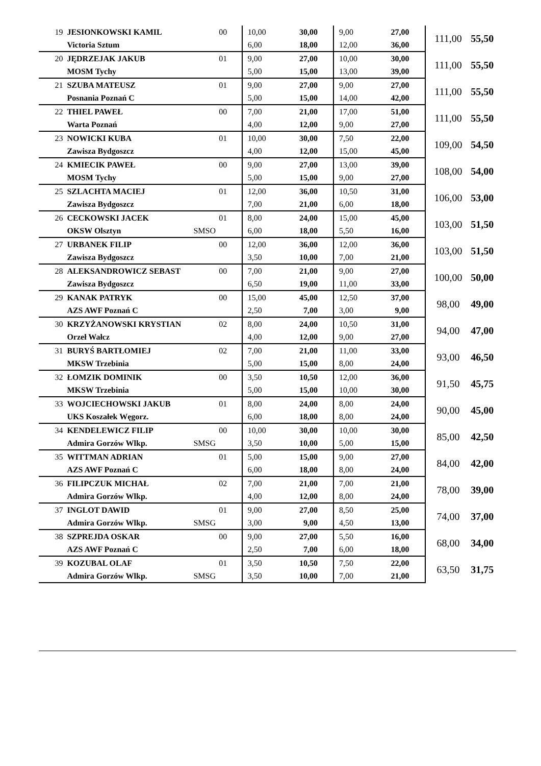| 19 | JESIONKOWSKI KAMIL | | 00 | 10,00 | 30,00 | 9,00 | 27,00 | 111,00 | 55,50 |
| | Victoria Sztum | | | 6,00 | 18,00 | 12,00 | 36,00 | | |
| 20 | JĘDRZEJAK JAKUB | | 01 | 9,00 | 27,00 | 10,00 | 30,00 | 111,00 | 55,50 |
| | MOSM Tychy | | | 5,00 | 15,00 | 13,00 | 39,00 | | |
| 21 | SZUBA MATEUSZ | | 01 | 9,00 | 27,00 | 9,00 | 27,00 | 111,00 | 55,50 |
| | Posnania Poznań C | | | 5,00 | 15,00 | 14,00 | 42,00 | | |
| 22 | THIEL PAWEŁ | | 00 | 7,00 | 21,00 | 17,00 | 51,00 | 111,00 | 55,50 |
| | Warta Poznań | | | 4,00 | 12,00 | 9,00 | 27,00 | | |
| 23 | NOWICKI KUBA | | 01 | 10,00 | 30,00 | 7,50 | 22,00 | 109,00 | 54,50 |
| | Zawisza Bydgoszcz | | | 4,00 | 12,00 | 15,00 | 45,00 | | |
| 24 | KMIECIK PAWEŁ | | 00 | 9,00 | 27,00 | 13,00 | 39,00 | 108,00 | 54,00 |
| | MOSM Tychy | | | 5,00 | 15,00 | 9,00 | 27,00 | | |
| 25 | SZLACHTA MACIEJ | | 01 | 12,00 | 36,00 | 10,50 | 31,00 | 106,00 | 53,00 |
| | Zawisza Bydgoszcz | | | 7,00 | 21,00 | 6,00 | 18,00 | | |
| 26 | CECKOWSKI JACEK | | 01 | 8,00 | 24,00 | 15,00 | 45,00 | 103,00 | 51,50 |
| | OKSW Olsztyn | SMSO | | 6,00 | 18,00 | 5,50 | 16,00 | | |
| 27 | URBANEK FILIP | | 00 | 12,00 | 36,00 | 12,00 | 36,00 | 103,00 | 51,50 |
| | Zawisza Bydgoszcz | | | 3,50 | 10,00 | 7,00 | 21,00 | | |
| 28 | ALEKSANDROWICZ SEBAST | | 00 | 7,00 | 21,00 | 9,00 | 27,00 | 100,00 | 50,00 |
| | Zawisza Bydgoszcz | | | 6,50 | 19,00 | 11,00 | 33,00 | | |
| 29 | KANAK PATRYK | | 00 | 15,00 | 45,00 | 12,50 | 37,00 | 98,00 | 49,00 |
| | AZS AWF Poznań C | | | 2,50 | 7,00 | 3,00 | 9,00 | | |
| 30 | KRZYŻANOWSKI KRYSTIAN | | 02 | 8,00 | 24,00 | 10,50 | 31,00 | 94,00 | 47,00 |
| | Orzeł Wałcz | | | 4,00 | 12,00 | 9,00 | 27,00 | | |
| 31 | BURYŚ BARTŁOMIEJ | | 02 | 7,00 | 21,00 | 11,00 | 33,00 | 93,00 | 46,50 |
| | MKSW Trzebinia | | | 5,00 | 15,00 | 8,00 | 24,00 | | |
| 32 | ŁOMZIK DOMINIK | | 00 | 3,50 | 10,50 | 12,00 | 36,00 | 91,50 | 45,75 |
| | MKSW Trzebinia | | | 5,00 | 15,00 | 10,00 | 30,00 | | |
| 33 | WOJCIECHOWSKI JAKUB | | 01 | 8,00 | 24,00 | 8,00 | 24,00 | 90,00 | 45,00 |
| | UKS Koszałek Węgorz. | | | 6,00 | 18,00 | 8,00 | 24,00 | | |
| 34 | KENDELEWICZ FILIP | | 00 | 10,00 | 30,00 | 10,00 | 30,00 | 85,00 | 42,50 |
| | Admira Gorzów Wlkp. | SMSG | | 3,50 | 10,00 | 5,00 | 15,00 | | |
| 35 | WITTMAN ADRIAN | | 01 | 5,00 | 15,00 | 9,00 | 27,00 | 84,00 | 42,00 |
| | AZS AWF Poznań C | | | 6,00 | 18,00 | 8,00 | 24,00 | | |
| 36 | FILIPCZUK MICHAŁ | | 02 | 7,00 | 21,00 | 7,00 | 21,00 | 78,00 | 39,00 |
| | Admira Gorzów Wlkp. | | | 4,00 | 12,00 | 8,00 | 24,00 | | |
| 37 | INGLOT DAWID | | 01 | 9,00 | 27,00 | 8,50 | 25,00 | 74,00 | 37,00 |
| | Admira Gorzów Wlkp. | SMSG | | 3,00 | 9,00 | 4,50 | 13,00 | | |
| 38 | SZPREJDA OSKAR | | 00 | 9,00 | 27,00 | 5,50 | 16,00 | 68,00 | 34,00 |
| | AZS AWF Poznań C | | | 2,50 | 7,00 | 6,00 | 18,00 | | |
| 39 | KOZUBAL OLAF | | 01 | 3,50 | 10,50 | 7,50 | 22,00 | 63,50 | 31,75 |
| | Admira Gorzów Wlkp. | SMSG | | 3,50 | 10,00 | 7,00 | 21,00 | | |